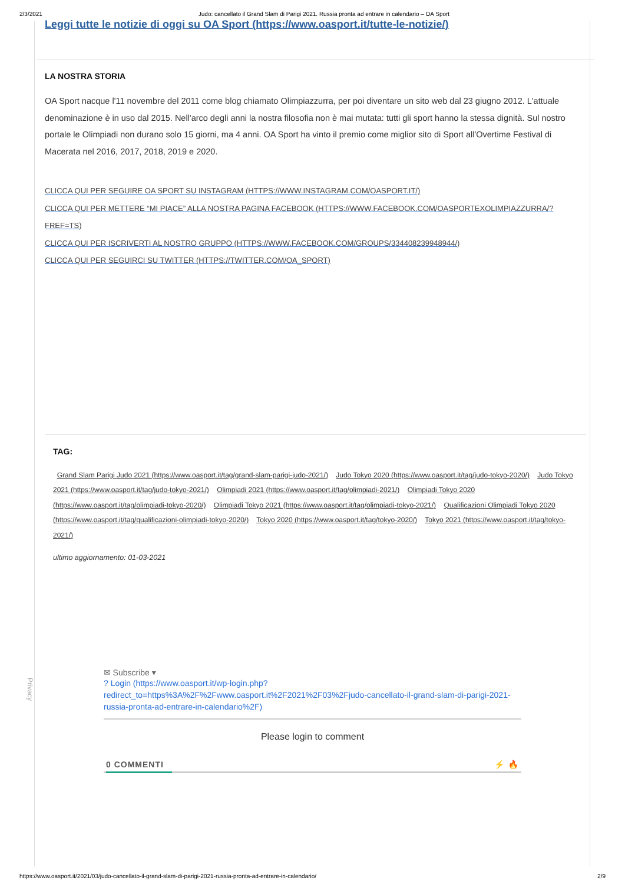2/3/2021 Judo: cancellato il Grand Slam di Parigi 2021. Russia pronta ad entrare in calendario – OA Sport
Leggi tutte le notizie di oggi su OA Sport (https://www.oasport.it/tutte-le-notizie/)
LA NOSTRA STORIA
OA Sport nacque l'11 novembre del 2011 come blog chiamato Olimpiazzurra, per poi diventare un sito web dal 23 giugno 2012. L'attuale denominazione è in uso dal 2015. Nell'arco degli anni la nostra filosofia non è mai mutata: tutti gli sport hanno la stessa dignità. Sul nostro portale le Olimpiadi non durano solo 15 giorni, ma 4 anni. OA Sport ha vinto il premio come miglior sito di Sport all'Overtime Festival di Macerata nel 2016, 2017, 2018, 2019 e 2020.
CLICCA QUI PER SEGUIRE OA SPORT SU INSTAGRAM (HTTPS://WWW.INSTAGRAM.COM/OASPORT.IT/)
CLICCA QUI PER METTERE “MI PIACE” ALLA NOSTRA PAGINA FACEBOOK (HTTPS://WWW.FACEBOOK.COM/OASPORTEXOLIMPIAZZURRA/?FREF=TS)
CLICCA QUI PER ISCRIVERTI AL NOSTRO GRUPPO (HTTPS://WWW.FACEBOOK.COM/GROUPS/334408239948944/)
CLICCA QUI PER SEGUIRCI SU TWITTER (HTTPS://TWITTER.COM/OA_SPORT)
TAG:
Grand Slam Parigi Judo 2021 (https://www.oasport.it/tag/grand-slam-parigi-judo-2021/) Judo Tokyo 2020 (https://www.oasport.it/tag/judo-tokyo-2020/) Judo Tokyo 2021 (https://www.oasport.it/tag/judo-tokyo-2021/) Olimpiadi 2021 (https://www.oasport.it/tag/olimpiadi-2021/) Olimpiadi Tokyo 2020 (https://www.oasport.it/tag/olimpiadi-tokyo-2020/) Olimpiadi Tokyo 2021 (https://www.oasport.it/tag/olimpiadi-tokyo-2021/) Qualificazioni Olimpiadi Tokyo 2020 (https://www.oasport.it/tag/qualificazioni-olimpiadi-tokyo-2020/) Tokyo 2020 (https://www.oasport.it/tag/tokyo-2020/) Tokyo 2021 (https://www.oasport.it/tag/tokyo-2021/)
ultimo aggiornamento: 01-03-2021
✉ Subscribe ▾
? Login (https://www.oasport.it/wp-login.php?redirect_to=https%3A%2F%2Fwww.oasport.it%2F2021%2F03%2Fjudo-cancellato-il-grand-slam-di-parigi-2021-russia-pronta-ad-entrare-in-calendario%2F)
Please login to comment
0 COMMENTI ⚡ 🔥
Privacy
https://www.oasport.it/2021/03/judo-cancellato-il-grand-slam-di-parigi-2021-russia-pronta-ad-entrare-in-calendario/ 2/9